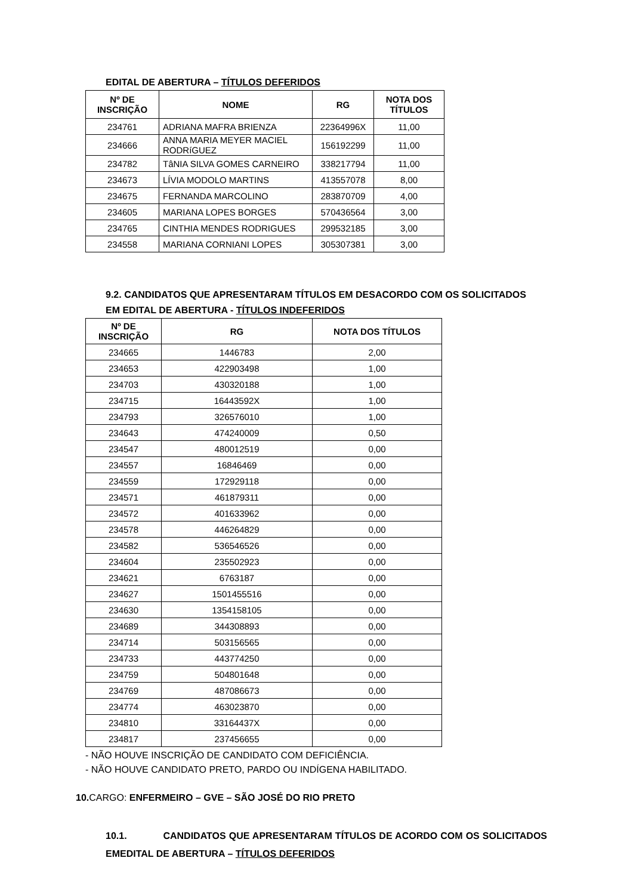EDITAL DE ABERTURA – TÍTULOS DEFERIDOS
| Nº DE INSCRIÇÃO | NOME | RG | NOTA DOS TÍTULOS |
| --- | --- | --- | --- |
| 234761 | ADRIANA MAFRA BRIENZA | 22364996X | 11,00 |
| 234666 | ANNA MARIA MEYER MACIEL RODRíGUEZ | 156192299 | 11,00 |
| 234782 | TâNIA SILVA GOMES CARNEIRO | 338217794 | 11,00 |
| 234673 | LÍVIA MODOLO MARTINS | 413557078 | 8,00 |
| 234675 | FERNANDA MARCOLINO | 283870709 | 4,00 |
| 234605 | MARIANA LOPES BORGES | 570436564 | 3,00 |
| 234765 | CINTHIA MENDES RODRIGUES | 299532185 | 3,00 |
| 234558 | MARIANA CORNIANI LOPES | 305307381 | 3,00 |
9.2. CANDIDATOS QUE APRESENTARAM TÍTULOS EM DESACORDO COM OS SOLICITADOS
EM EDITAL DE ABERTURA - TÍTULOS INDEFERIDOS
| Nº DE INSCRIÇÃO | RG | NOTA DOS TÍTULOS |
| --- | --- | --- |
| 234665 | 1446783 | 2,00 |
| 234653 | 422903498 | 1,00 |
| 234703 | 430320188 | 1,00 |
| 234715 | 16443592X | 1,00 |
| 234793 | 326576010 | 1,00 |
| 234643 | 474240009 | 0,50 |
| 234547 | 480012519 | 0,00 |
| 234557 | 16846469 | 0,00 |
| 234559 | 172929118 | 0,00 |
| 234571 | 461879311 | 0,00 |
| 234572 | 401633962 | 0,00 |
| 234578 | 446264829 | 0,00 |
| 234582 | 536546526 | 0,00 |
| 234604 | 235502923 | 0,00 |
| 234621 | 6763187 | 0,00 |
| 234627 | 1501455516 | 0,00 |
| 234630 | 1354158105 | 0,00 |
| 234689 | 344308893 | 0,00 |
| 234714 | 503156565 | 0,00 |
| 234733 | 443774250 | 0,00 |
| 234759 | 504801648 | 0,00 |
| 234769 | 487086673 | 0,00 |
| 234774 | 463023870 | 0,00 |
| 234810 | 33164437X | 0,00 |
| 234817 | 237456655 | 0,00 |
- NÃO HOUVE INSCRIÇÃO DE CANDIDATO COM DEFICIÊNCIA.
- NÃO HOUVE CANDIDATO PRETO, PARDO OU INDÍGENA HABILITADO.
10. CARGO: ENFERMEIRO – GVE – SÃO JOSÉ DO RIO PRETO
10.1. CANDIDATOS QUE APRESENTARAM TÍTULOS DE ACORDO COM OS SOLICITADOS EMEDITAL DE ABERTURA – TÍTULOS DEFERIDOS